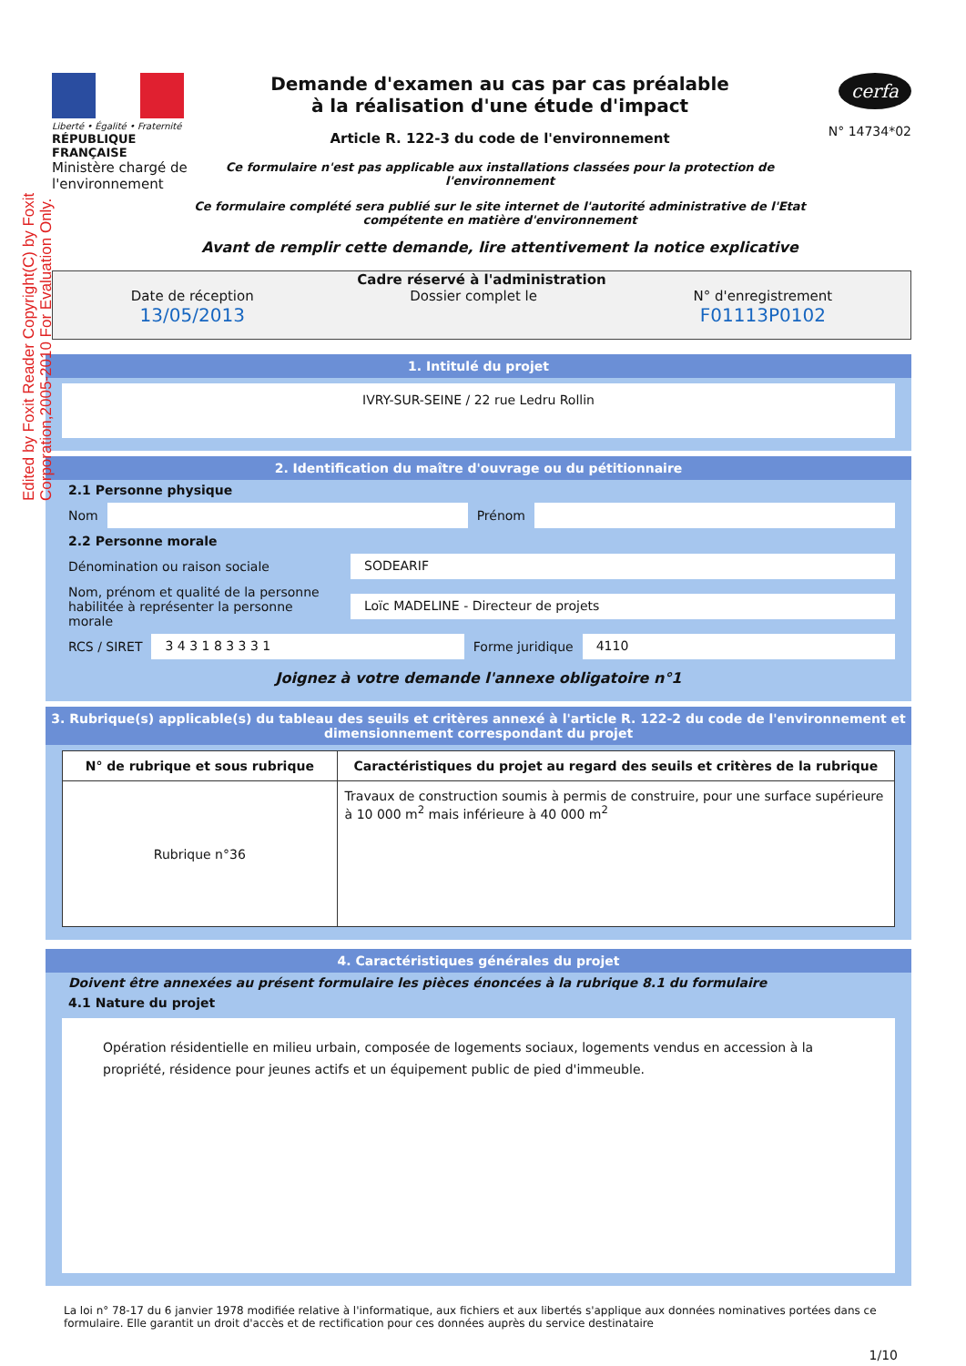Edited by Foxit Reader Copyright(C) by Foxit Corporation,2005-2010 For Evaluation Only.
Liberté • Égalité • Fraternité
RÉPUBLIQUE FRANÇAISE
Ministère chargé de l'environnement
Demande d'examen au cas par cas préalable
à la réalisation d'une étude d'impact
Article R. 122-3 du code de l'environnement
Ce formulaire n'est pas applicable aux installations classées pour la protection de l'environnement
Ce formulaire complété sera publié sur le site internet de l'autorité administrative de l'Etat compétente en matière d'environnement
Avant de remplir cette demande, lire attentivement la notice explicative
cerfa
N° 14734*02
Cadre réservé à l'administration
Date de réception
13/05/2013
Dossier complet le N° d'enregistrement
F01113P0102
1. Intitulé du projet
IVRY-SUR-SEINE / 22 rue Ledru Rollin
2. Identification du maître d'ouvrage ou du pétitionnaire
2.1 Personne physique
Nom
Prénom
2.2 Personne morale
Dénomination ou raison sociale
SODEARIF
Nom, prénom et qualité de la personne habilitée à représenter la personne morale
Loïc MADELINE - Directeur de projets
RCS / SIRET
3 4 3 1 8 3 3 3 1
Forme juridique
4110
Joignez à votre demande l'annexe obligatoire n°1
3. Rubrique(s) applicable(s) du tableau des seuils et critères annexé à l'article R. 122-2 du code de l'environnement et dimensionnement correspondant du projet
| N° de rubrique et sous rubrique | Caractéristiques du projet au regard des seuils et critères de la rubrique |
| --- | --- |
| Rubrique n°36 | Travaux de construction soumis à permis de construire, pour une surface supérieure à 10 000 m<sup>2</sup> mais inférieure à 40 000 m<sup>2</sup> |
4. Caractéristiques générales du projet
Doivent être annexées au présent formulaire les pièces énoncées à la rubrique 8.1 du formulaire
4.1 Nature du projet
Opération résidentielle en milieu urbain, composée de logements sociaux, logements vendus en accession à la propriété, résidence pour jeunes actifs et un équipement public de pied d'immeuble.
La loi n° 78-17 du 6 janvier 1978 modifiée relative à l'informatique, aux fichiers et aux libertés s'applique aux données nominatives portées dans ce formulaire. Elle garantit un droit d'accès et de rectification pour ces données auprès du service destinataire
1/10